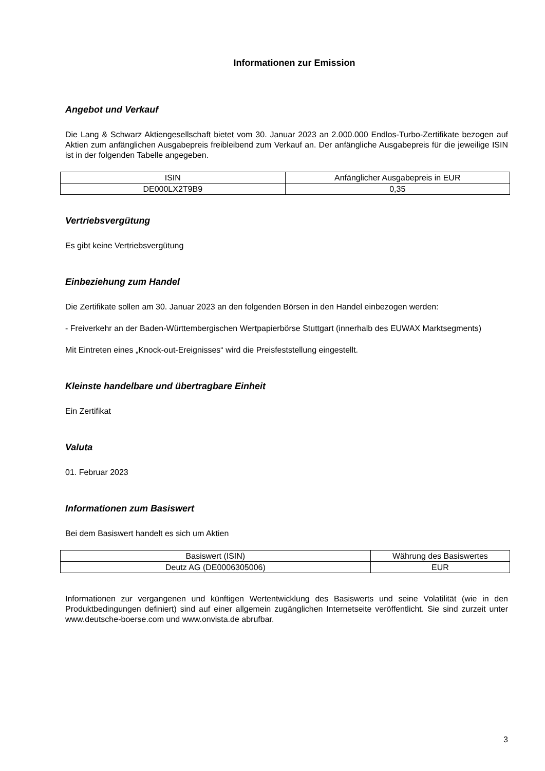Informationen zur Emission
Angebot und Verkauf
Die Lang & Schwarz Aktiengesellschaft bietet vom 30. Januar 2023 an 2.000.000 Endlos-Turbo-Zertifikate bezogen auf Aktien zum anfänglichen Ausgabepreis freibleibend zum Verkauf an. Der anfängliche Ausgabepreis für die jeweilige ISIN ist in der folgenden Tabelle angegeben.
| ISIN | Anfänglicher Ausgabepreis in EUR |
| DE000LX2T9B9 | 0,35 |
Vertriebsvergütung
Es gibt keine Vertriebsvergütung
Einbeziehung zum Handel
Die Zertifikate sollen am 30. Januar 2023 an den folgenden Börsen in den Handel einbezogen werden:
- Freiverkehr an der Baden-Württembergischen Wertpapierbörse Stuttgart (innerhalb des EUWAX Marktsegments)
Mit Eintreten eines „Knock-out-Ereignisses“ wird die Preisfeststellung eingestellt.
Kleinste handelbare und übertragbare Einheit
Ein Zertifikat
Valuta
01. Februar 2023
Informationen zum Basiswert
Bei dem Basiswert handelt es sich um Aktien
| Basiswert (ISIN) | Währung des Basiswertes |
| Deutz AG (DE0006305006) | EUR |
Informationen zur vergangenen und künftigen Wertentwicklung des Basiswerts und seine Volatilität (wie in den Produktbedingungen definiert) sind auf einer allgemein zugänglichen Internetseite veröffentlicht. Sie sind zurzeit unter www.deutsche-boerse.com und www.onvista.de abrufbar.
3